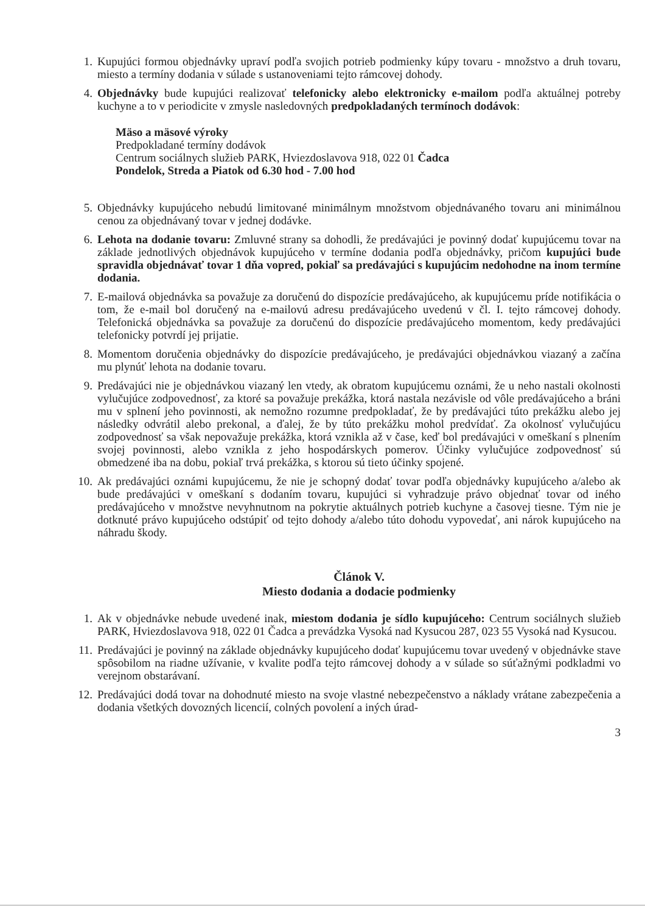1. Kupujúci formou objednávky upraví podľa svojich potrieb podmienky kúpy tovaru - množstvo a druh tovaru, miesto a termíny dodania v súlade s ustanoveniami tejto rámcovej dohody.
4. Objednávky bude kupujúci realizovať telefonicky alebo elektronicky e-mailom podľa aktuálnej potreby kuchyne a to v periodicite v zmysle nasledovných predpokladaných termínoch dodávok:
Mäso a mäsové výroky
Predpokladané termíny dodávok
Centrum sociálnych služieb PARK, Hviezdoslavova 918, 022 01 Čadca
Pondelok, Streda a Piatok od 6.30 hod - 7.00 hod
5. Objednávky kupujúceho nebudú limitované minimálnym množstvom objednávaného tovaru ani minimálnou cenou za objednávaný tovar v jednej dodávke.
6. Lehota na dodanie tovaru: Zmluvné strany sa dohodli, že predávajúci je povinný dodať kupujúcemu tovar na základe jednotlivých objednávok kupujúceho v termíne dodania podľa objednávky, pričom kupujúci bude spravidla objednávať tovar 1 dňa vopred, pokiaľ sa predávajúci s kupujúcim nedohodne na inom termíne dodania.
7. E-mailová objednávka sa považuje za doručenú do dispozície predávajúceho, ak kupujúcemu príde notifikácia o tom, že e-mail bol doručený na e-mailovú adresu predávajúceho uvedenú v čl. I. tejto rámcovej dohody. Telefonická objednávka sa považuje za doručenú do dispozície predávajúceho momentom, kedy predávajúci telefonicky potvrdí jej prijatie.
8. Momentom doručenia objednávky do dispozície predávajúceho, je predávajúci objednávkou viazaný a začína mu plynúť lehota na dodanie tovaru.
9. Predávajúci nie je objednávkou viazaný len vtedy, ak obratom kupujúcemu oznámi, že u neho nastali okolnosti vylučujúce zodpovednosť, za ktoré sa považuje prekážka, ktorá nastala nezávisle od vôle predávajúceho a bráni mu v splnení jeho povinnosti, ak nemožno rozumne predpokladať, že by predávajúci túto prekážku alebo jej následky odvrátil alebo prekonal, a ďalej, že by túto prekážku mohol predvídať. Za okolnosť vylučujúcu zodpovednosť sa však nepovažuje prekážka, ktorá vznikla až v čase, keď bol predávajúci v omeškaní s plnením svojej povinnosti, alebo vznikla z jeho hospodárskych pomerov. Účinky vylučujúce zodpovednosť sú obmedzené iba na dobu, pokiaľ trvá prekážka, s ktorou sú tieto účinky spojené.
10.
Ak predávajúci oznámi kupujúcemu, že nie je schopný dodať tovar podľa objednávky kupujúceho a/alebo ak bude predávajúci v omeškaní s dodaním tovaru, kupujúci si vyhradzuje právo objednať tovar od iného predávajúceho v množstve nevyhnutnom na pokrytie aktuálnych potrieb kuchyne a časovej tiesne. Tým nie je dotknuté právo kupujúceho odstúpiť od tejto dohody a/alebo túto dohodu vypovedať, ani nárok kupujúceho na náhradu škody.
Článok V.
Miesto dodania a dodacie podmienky
1. Ak v objednávke nebude uvedené inak, miestom dodania je sídlo kupujúceho: Centrum sociálnych služieb PARK, Hviezdoslavova 918, 022 01 Čadca a prevádzka Vysoká nad Kysucou 287, 023 55 Vysoká nad Kysucou.
11.
Predávajúci je povinný na základe objednávky kupujúceho dodať kupujúcemu tovar uvedený v objednávke stave spôsobilom na riadne užívanie, v kvalite podľa tejto rámcovej dohody a v súlade so súťažnými podkladmi vo verejnom obstarávaní.
12.
Predávajúci dodá tovar na dohodnuté miesto na svoje vlastné nebezpečenstvo a náklady vrátane zabezpečenia a dodania všetkých dovozných licencií, colných povolení a iných úrad-
3